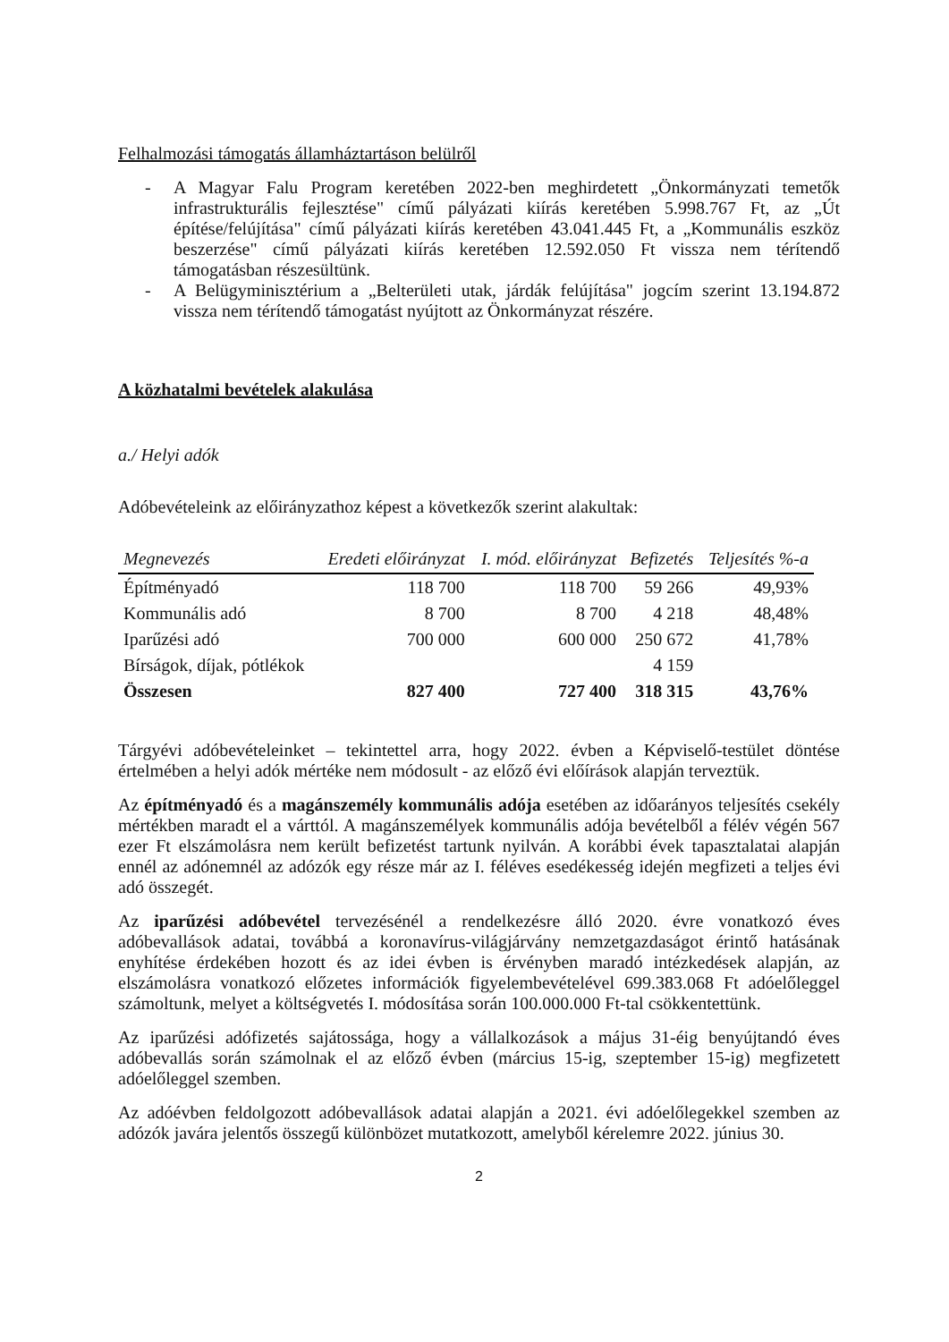Felhalmozási támogatás államháztartáson belülről
- A Magyar Falu Program keretében 2022-ben meghirdetett „Önkormányzati temetők infrastrukturális fejlesztése" című pályázati kiírás keretében 5.998.767 Ft, az „Út építése/felújítása" című pályázati kiírás keretében 43.041.445 Ft, a „Kommunális eszköz beszerzése" című pályázati kiírás keretében 12.592.050 Ft vissza nem térítendő támogatásban részesültünk.
- A Belügyminisztérium a „Belterületi utak, járdák felújítása" jogcím szerint 13.194.872 vissza nem térítendő támogatást nyújtott az Önkormányzat részére.
A közhatalmi bevételek alakulása
a./ Helyi adók
Adóbevételeink az előirányzathoz képest a következők szerint alakultak:
| Megnevezés | Eredeti előirányzat | I. mód. előirányzat | Befizetés | Teljesítés %-a |
| --- | --- | --- | --- | --- |
| Építményadó | 118 700 | 118 700 | 59 266 | 49,93% |
| Kommunális adó | 8 700 | 8 700 | 4 218 | 48,48% |
| Iparűzési adó | 700 000 | 600 000 | 250 672 | 41,78% |
| Bírságok, díjak, pótlékok | | | 4 159 | |
| Összesen | 827 400 | 727 400 | 318 315 | 43,76% |
Tárgyévi adóbevételeinket – tekintettel arra, hogy 2022. évben a Képviselő-testület döntése értelmében a helyi adók mértéke nem módosult - az előző évi előírások alapján terveztük.
Az építményadó és a magánszemély kommunális adója esetében az időarányos teljesítés csekély mértékben maradt el a várttól. A magánszemélyek kommunális adója bevételből a félév végén 567 ezer Ft elszámolásra nem került befizetést tartunk nyilván. A korábbi évek tapasztalatai alapján ennél az adónemnél az adózók egy része már az I. féléves esedékesség idején megfizeti a teljes évi adó összegét.
Az iparűzési adóbevétel tervezésénél a rendelkezésre álló 2020. évre vonatkozó éves adóbevallások adatai, továbbá a koronavírus-világjárvány nemzetgazdaságot érintő hatásának enyhítése érdekében hozott és az idei évben is érvényben maradó intézkedések alapján, az elszámolásra vonatkozó előzetes információk figyelembevételével 699.383.068 Ft adóelőleggel számoltunk, melyet a költségvetés I. módosítása során 100.000.000 Ft-tal csökkentettünk.
Az iparűzési adófizetés sajátossága, hogy a vállalkozások a május 31-éig benyújtandó éves adóbevallás során számolnak el az előző évben (március 15-ig, szeptember 15-ig) megfizetett adóelőleggel szemben.
Az adóévben feldolgozott adóbevallások adatai alapján a 2021. évi adóelőlegekkel szemben az adózók javára jelentős összegű különbözet mutatkozott, amelyből kérelemre 2022. június 30.
2